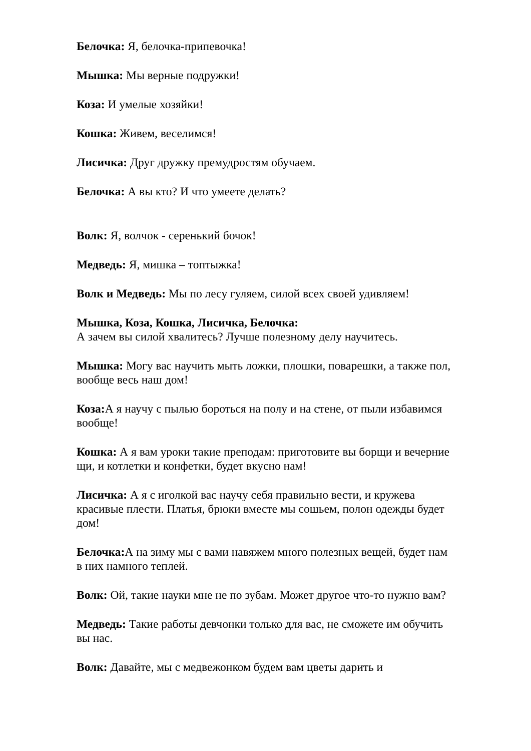Белочка: Я, белочка-припевочка!
Мышка: Мы верные подружки!
Коза: И умелые хозяйки!
Кошка: Живем, веселимся!
Лисичка: Друг дружку премудростям обучаем.
Белочка: А вы кто? И что умеете делать?
Волк: Я, волчок - серенький бочок!
Медведь: Я, мишка – топтыжка!
Волк и Медведь: Мы по лесу гуляем, силой всех своей удивляем!
Мышка, Коза, Кошка, Лисичка, Белочка:
А зачем вы силой хвалитесь? Лучше полезному делу научитесь.
Мышка: Могу вас научить мыть ложки, плошки, поварешки, а также пол, вообще весь наш дом!
Коза: А я научу с пылью бороться на полу и на стене, от пыли избавимся вообще!
Кошка: А я вам уроки такие преподам: приготовите вы борщи и вечерние щи, и котлетки и конфетки, будет вкусно нам!
Лисичка: А я с иголкой вас научу себя правильно вести, и кружева красивые плести. Платья, брюки вместе мы сошьем, полон одежды будет дом!
Белочка: А на зиму мы с вами навяжем много полезных вещей, будет нам в них намного теплей.
Волк: Ой, такие науки мне не по зубам. Может другое что-то нужно вам?
Медведь: Такие работы девчонки только для вас, не сможете им обучить вы нас.
Волк: Давайте, мы с медвежонком будем вам цветы дарить и